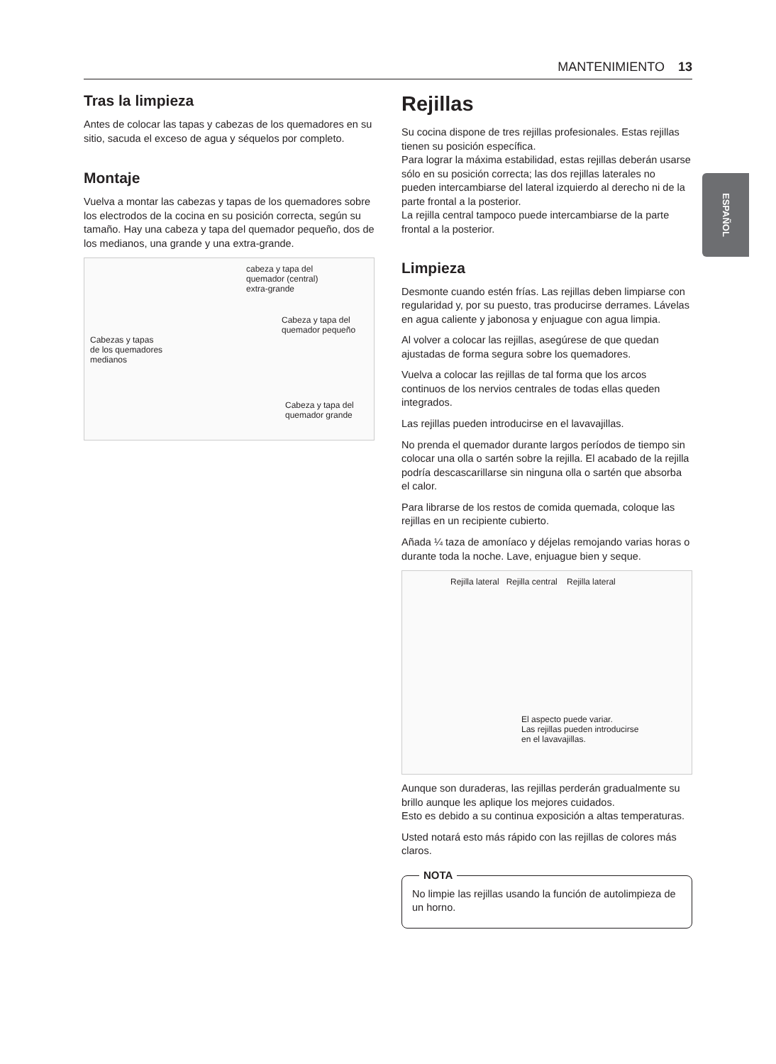MANTENIMIENTO 13
ESPAÑOL
Tras la limpieza
Antes de colocar las tapas y cabezas de los quemadores en su sitio, sacuda el exceso de agua y séquelos por completo.
Montaje
Vuelva a montar las cabezas y tapas de los quemadores sobre los electrodos de la cocina en su posición correcta, según su tamaño. Hay una cabeza y tapa del quemador pequeño, dos de los medianos, una grande y una extra-grande.
cabeza y tapa del
quemador (central)
extra-grande
Cabeza y tapa del
quemador pequeño
Cabezas y tapas
de los quemadores
medianos
Cabeza y tapa del
quemador grande
Rejillas
Su cocina dispone de tres rejillas profesionales. Estas rejillas tienen su posición específica.
Para lograr la máxima estabilidad, estas rejillas deberán usarse sólo en su posición correcta; las dos rejillas laterales no pueden intercambiarse del lateral izquierdo al derecho ni de la parte frontal a la posterior.
La rejilla central tampoco puede intercambiarse de la parte frontal a la posterior.
Limpieza
Desmonte cuando estén frías. Las rejillas deben limpiarse con regularidad y, por su puesto, tras producirse derrames. Lávelas en agua caliente y jabonosa y enjuague con agua limpia.
Al volver a colocar las rejillas, asegúrese de que quedan ajustadas de forma segura sobre los quemadores.
Vuelva a colocar las rejillas de tal forma que los arcos continuos de los nervios centrales de todas ellas queden integrados.
Las rejillas pueden introducirse en el lavavajillas.
No prenda el quemador durante largos períodos de tiempo sin colocar una olla o sartén sobre la rejilla. El acabado de la rejilla podría descascarillarse sin ninguna olla o sartén que absorba el calor.
Para librarse de los restos de comida quemada, coloque las rejillas en un recipiente cubierto.
Añada ¼ taza de amoníaco y déjelas remojando varias horas o durante toda la noche. Lave, enjuague bien y seque.
Rejilla lateral Rejilla central Rejilla lateral
El aspecto puede variar.
Las rejillas pueden introducirse
en el lavavajillas.
Aunque son duraderas, las rejillas perderán gradualmente su brillo aunque les aplique los mejores cuidados.
Esto es debido a su continua exposición a altas temperaturas.
Usted notará esto más rápido con las rejillas de colores más claros.
NOTA
No limpie las rejillas usando la función de autolimpieza de un horno.